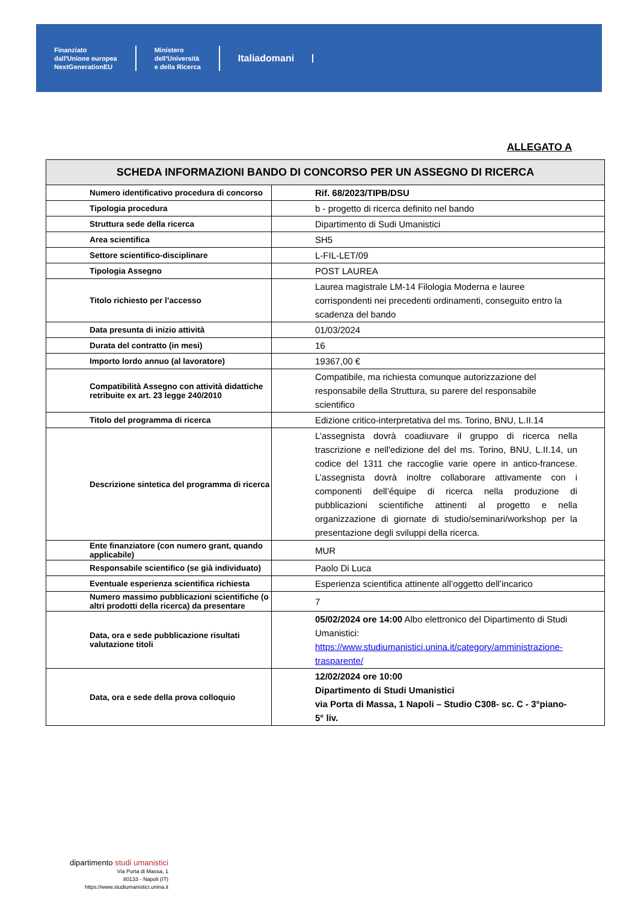Finanziato
dall'Unione europea
NextGenerationEU
Ministero
dell'Università
e della Ricerca
Italiadomani
ALLEGATO A
| SCHEDA INFORMAZIONI BANDO DI CONCORSO PER UN ASSEGNO DI RICERCA | |
| --- | --- |
| Numero identificativo procedura di concorso | Rif. 68/2023/TIPB/DSU |
| Tipologia procedura | b - progetto di ricerca definito nel bando |
| Struttura sede della ricerca | Dipartimento di Sudi Umanistici |
| Area scientifica | SH5 |
| Settore scientifico-disciplinare | L-FIL-LET/09 |
| Tipologia Assegno | POST LAUREA |
| Titolo richiesto per l’accesso | Laurea magistrale LM-14 Filologia Moderna e lauree corrispondenti nei precedenti ordinamenti, conseguito entro la scadenza del bando |
| Data presunta di inizio attività | 01/03/2024 |
| Durata del contratto (in mesi) | 16 |
| Importo lordo annuo (al lavoratore) | 19367,00 € |
| Compatibilità Assegno con attività didattiche retribuite ex art. 23 legge 240/2010 | Compatibile, ma richiesta comunque autorizzazione del responsabile della Struttura, su parere del responsabile scientifico |
| Titolo del programma di ricerca | Edizione critico-interpretativa del ms. Torino, BNU, L.II.14 |
| Descrizione sintetica del programma di ricerca | L’assegnista dovrà coadiuvare il gruppo di ricerca nella trascrizione e nell'edizione del del ms. Torino, BNU, L.II.14, un codice del 1311 che raccoglie varie opere in antico-francese. L’assegnista dovrà inoltre collaborare attivamente con i componenti dell’équipe di ricerca nella produzione di pubblicazioni scientifiche attinenti al progetto e nella organizzazione di giornate di studio/seminari/workshop per la presentazione degli sviluppi della ricerca. |
| Ente finanziatore (con numero grant, quando applicabile) | MUR |
| Responsabile scientifico (se già individuato) | Paolo Di Luca |
| Eventuale esperienza scientifica richiesta | Esperienza scientifica attinente all’oggetto dell’incarico |
| Numero massimo pubblicazioni scientifiche (o altri prodotti della ricerca) da presentare | 7 |
| Data, ora e sede pubblicazione risultati valutazione titoli | 05/02/2024 ore 14:00 Albo elettronico del Dipartimento di Studi Umanistici: https://www.studiumanistici.unina.it/category/amministrazione-trasparente/ |
| Data, ora e sede della prova colloquio | 12/02/2024 ore 10:00 Dipartimento di Studi Umanistici via Porta di Massa, 1 Napoli – Studio C308- sc. C - 3°piano- 5° liv. |
dipartimento studi umanistici
Via Porta di Massa, 1
80133 - Napoli (IT)
https://www.studiumanistici.unina.it